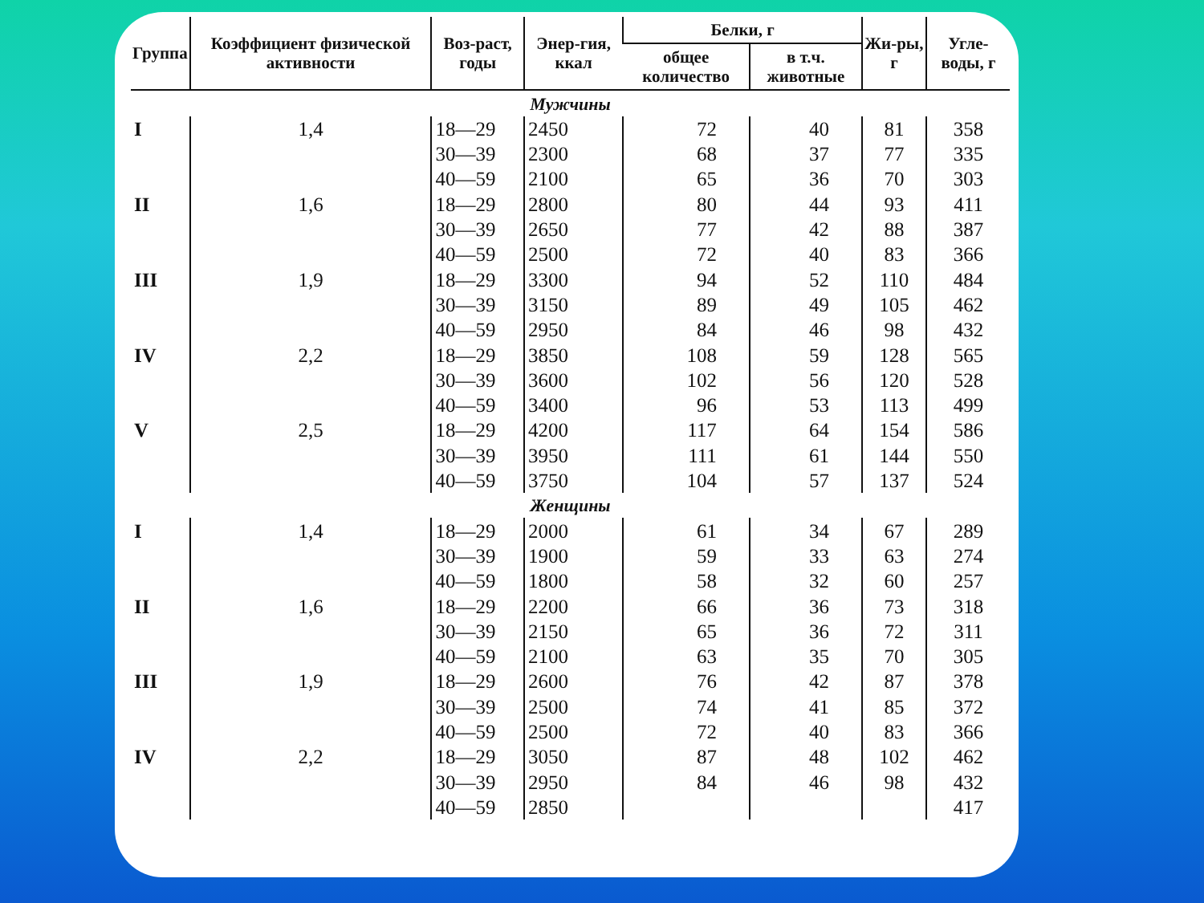| Группа | Коэффициент физической активности | Воз-раст, годы | Энер-гия, ккал | Белки, г | | Жи-ры, г | Угле-воды, г |
| --- | --- | --- | --- | --- | --- | --- | --- |
| | | | | общее количество | в т.ч. животные | | |
| Мужчины | | | | | | | |
| I | 1,4 | 18—29 | 2450 | 72 | 40 | 81 | 358 |
| | | 30—39 | 2300 | 68 | 37 | 77 | 335 |
| | | 40—59 | 2100 | 65 | 36 | 70 | 303 |
| II | 1,6 | 18—29 | 2800 | 80 | 44 | 93 | 411 |
| | | 30—39 | 2650 | 77 | 42 | 88 | 387 |
| | | 40—59 | 2500 | 72 | 40 | 83 | 366 |
| III | 1,9 | 18—29 | 3300 | 94 | 52 | 110 | 484 |
| | | 30—39 | 3150 | 89 | 49 | 105 | 462 |
| | | 40—59 | 2950 | 84 | 46 | 98 | 432 |
| IV | 2,2 | 18—29 | 3850 | 108 | 59 | 128 | 565 |
| | | 30—39 | 3600 | 102 | 56 | 120 | 528 |
| | | 40—59 | 3400 | 96 | 53 | 113 | 499 |
| V | 2,5 | 18—29 | 4200 | 117 | 64 | 154 | 586 |
| | | 30—39 | 3950 | 111 | 61 | 144 | 550 |
| | | 40—59 | 3750 | 104 | 57 | 137 | 524 |
| Женщины | | | | | | | |
| I | 1,4 | 18—29 | 2000 | 61 | 34 | 67 | 289 |
| | | 30—39 | 1900 | 59 | 33 | 63 | 274 |
| | | 40—59 | 1800 | 58 | 32 | 60 | 257 |
| II | 1,6 | 18—29 | 2200 | 66 | 36 | 73 | 318 |
| | | 30—39 | 2150 | 65 | 36 | 72 | 311 |
| | | 40—59 | 2100 | 63 | 35 | 70 | 305 |
| III | 1,9 | 18—29 | 2600 | 76 | 42 | 87 | 378 |
| | | 30—39 | 2500 | 74 | 41 | 85 | 372 |
| | | 40—59 | 2500 | 72 | 40 | 83 | 366 |
| IV | 2,2 | 18—29 | 3050 | 87 | 48 | 102 | 462 |
| | | 30—39 | 2950 | 84 | 46 | 98 | 432 |
| | | 40—59 | 2850 | | | | 417 |